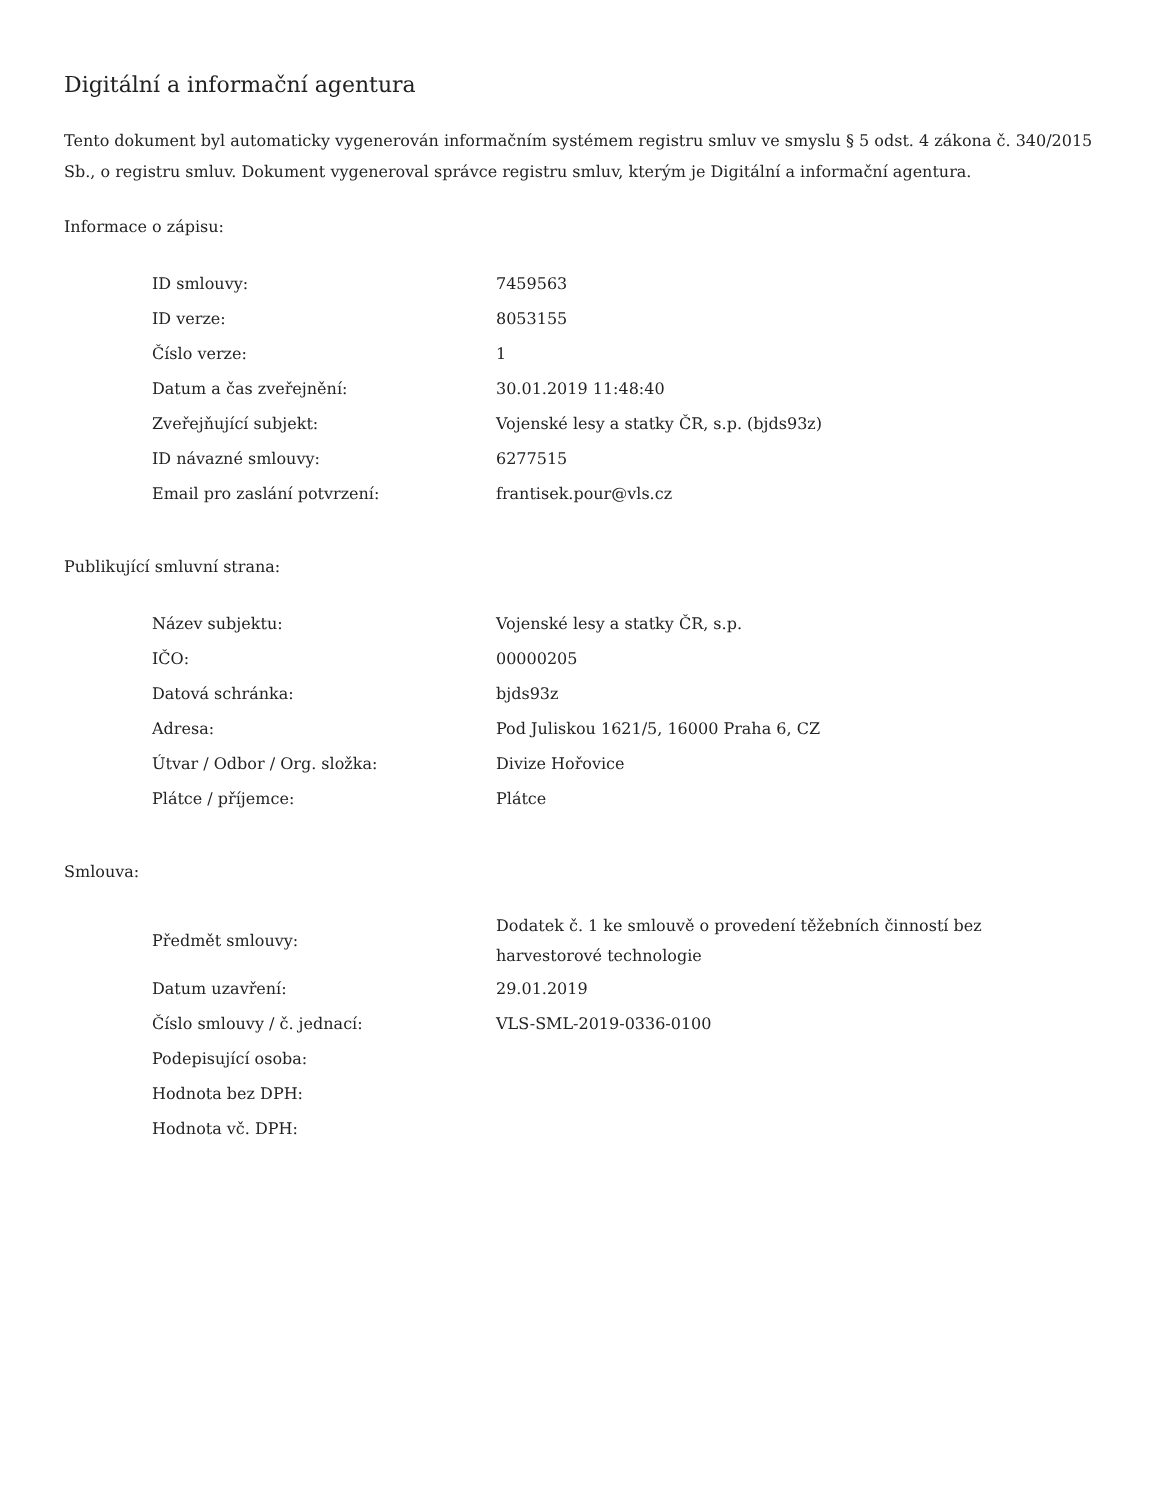Digitální a informační agentura
Tento dokument byl automaticky vygenerován informačním systémem registru smluv ve smyslu § 5 odst. 4 zákona č. 340/2015 Sb., o registru smluv. Dokument vygeneroval správce registru smluv, kterým je Digitální a informační agentura.
Informace o zápisu:
| ID smlouvy: | 7459563 |
| ID verze: | 8053155 |
| Číslo verze: | 1 |
| Datum a čas zveřejnění: | 30.01.2019 11:48:40 |
| Zveřejňující subjekt: | Vojenské lesy a statky ČR, s.p. (bjds93z) |
| ID návazné smlouvy: | 6277515 |
| Email pro zaslání potvrzení: | frantisek.pour@vls.cz |
Publikující smluvní strana:
| Název subjektu: | Vojenské lesy a statky ČR, s.p. |
| IČO: | 00000205 |
| Datová schránka: | bjds93z |
| Adresa: | Pod Juliskou 1621/5, 16000 Praha 6, CZ |
| Útvar / Odbor / Org. složka: | Divize Hořovice |
| Plátce / příjemce: | Plátce |
Smlouva:
| Předmět smlouvy: | Dodatek č. 1 ke smlouvě o provedení těžebních činností bez harvestorové technologie |
| Datum uzavření: | 29.01.2019 |
| Číslo smlouvy / č. jednací: | VLS-SML-2019-0336-0100 |
| Podepisující osoba: | |
| Hodnota bez DPH: | |
| Hodnota vč. DPH: | |